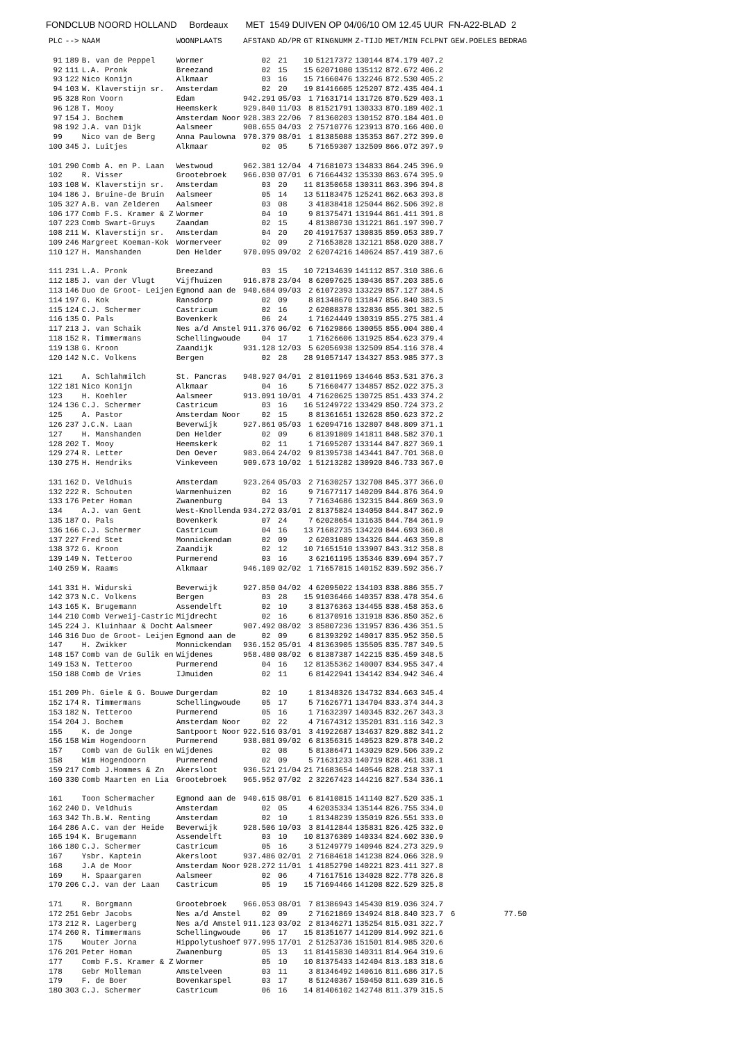FONDCLUB NOORD HOLLAND Bordeaux MET 1549 DUIVEN OP 04/06/10 OM 12.45 UUR FN-A22-BLAD 2
| PLC | --> | NAAM | WOONPLAATS | AFSTAND | AD/PR | GT | RINGNUMM | Z-TIJD | MET/MIN | FCLPNT | GEW.POELES | BEDRAG |
| --- | --- | --- | --- | --- | --- | --- | --- | --- | --- | --- | --- | --- |
| 91 | 189 | B. van de Peppel | Wormer | 02 | 21 | 10 | 51217372 | 130144 | 874.179 | 407.2 | | |
| 92 | 111 | L.A. Pronk | Breezand | 02 | 15 | 15 | 62071080 | 135112 | 872.672 | 406.2 | | |
| 93 | 122 | Nico Konijn | Alkmaar | 03 | 16 | 15 | 71660476 | 132246 | 872.530 | 405.2 | | |
| 94 | 103 | W. Klaverstijn sr. | Amsterdam | 02 | 20 | 19 | 81416605 | 125207 | 872.435 | 404.1 | | |
| 95 | 328 | Ron Voorn | Edam | 942.291 | 05/03 | 1 | 71631714 | 131726 | 870.529 | 403.1 | | |
| 96 | 128 | T. Mooy | Heemskerk | 929.840 | 11/03 | 8 | 81521791 | 130333 | 870.189 | 402.1 | | |
| 97 | 154 | J. Bochem | Amsterdam Noor | 928.383 | 22/06 | 7 | 81360203 | 130152 | 870.184 | 401.0 | | |
| 98 | 192 | J.A. van Dijk | Aalsmeer | 908.655 | 04/03 | 2 | 75710776 | 123913 | 870.166 | 400.0 | | |
| 99 | | Nico van de Berg | Anna Paulowna | 970.379 | 08/01 | 1 | 81385088 | 135353 | 867.272 | 399.0 | | |
| 100 | 345 | J. Luitjes | Alkmaar | 02 | 05 | 5 | 71659307 | 132509 | 866.072 | 397.9 | | |
| 101 | 290 | Comb A. en P. Laan | Westwoud | 962.381 | 12/04 | 4 | 71681073 | 134833 | 864.245 | 396.9 | | |
| 102 | | R. Visser | Grootebroek | 966.030 | 07/01 | 6 | 71664432 | 135330 | 863.674 | 395.9 | | |
| 103 | 108 | W. Klaverstijn sr. | Amsterdam | 03 | 20 | 11 | 81350658 | 130311 | 863.396 | 394.8 | | |
| 104 | 186 | J. Bruine-de Bruin | Aalsmeer | 05 | 14 | 13 | 51183475 | 125241 | 862.663 | 393.8 | | |
| 105 | 327 | A.B. van Zelderen | Aalsmeer | 03 | 08 | 3 | 41838418 | 125044 | 862.506 | 392.8 | | |
| 106 | 177 | Comb F.S. Kramer & Z | Wormer | 04 | 10 | 9 | 81375471 | 131944 | 861.411 | 391.8 | | |
| 107 | 223 | Comb Swart-Gruys | Zaandam | 02 | 15 | 4 | 81380730 | 131221 | 861.197 | 390.7 | | |
| 108 | 211 | W. Klaverstijn sr. | Amsterdam | 04 | 20 | 20 | 41917537 | 130835 | 859.053 | 389.7 | | |
| 109 | 246 | Margreet Koeman-Kok | Wormerveer | 02 | 09 | 2 | 71653828 | 132121 | 858.020 | 388.7 | | |
| 110 | 127 | H. Manshanden | Den Helder | 970.095 | 09/02 | 2 | 62074216 | 140624 | 857.419 | 387.6 | | |
| 111 | 231 | L.A. Pronk | Breezand | 03 | 15 | 10 | 72134639 | 141112 | 857.310 | 386.6 | | |
| 112 | 185 | J. van der Vlugt | Vijfhuizen | 916.878 | 23/04 | 8 | 62097625 | 130436 | 857.203 | 385.6 | | |
| 113 | 146 | Duo de Groot- Leijen | Egmond aan de | 940.684 | 09/03 | 2 | 61072393 | 133229 | 857.127 | 384.5 | | |
| 114 | 197 | G. Kok | Ransdorp | 02 | 09 | 8 | 81348670 | 131847 | 856.840 | 383.5 | | |
| 115 | 124 | C.J. Schermer | Castricum | 02 | 16 | 2 | 62088378 | 132836 | 855.301 | 382.5 | | |
| 116 | 135 | O. Pals | Bovenkerk | 06 | 24 | 1 | 71624449 | 130319 | 855.275 | 381.4 | | |
| 117 | 213 | J. van Schaik | Nes a/d Amstel | 911.376 | 06/02 | 6 | 71629866 | 130055 | 855.004 | 380.4 | | |
| 118 | 152 | R. Timmermans | Schellingwoude | 04 | 17 | 1 | 71626606 | 131925 | 854.623 | 379.4 | | |
| 119 | 138 | G. Kroon | Zaandijk | 931.128 | 12/03 | 5 | 62056938 | 132509 | 854.116 | 378.4 | | |
| 120 | 142 | N.C. Volkens | Bergen | 02 | 28 | 28 | 91057147 | 134327 | 853.985 | 377.3 | | |
| 121 | | A. Schlahmilch | St. Pancras | 948.927 | 04/01 | 2 | 81011969 | 134646 | 853.531 | 376.3 | | |
| 122 | 181 | Nico Konijn | Alkmaar | 04 | 16 | 5 | 71660477 | 134857 | 852.022 | 375.3 | | |
| 123 | | H. Koehler | Aalsmeer | 913.091 | 10/01 | 4 | 71620625 | 130725 | 851.433 | 374.2 | | |
| 124 | 136 | C.J. Schermer | Castricum | 03 | 16 | 16 | 51249722 | 133429 | 850.724 | 373.2 | | |
| 125 | | A. Pastor | Amsterdam Noor | 02 | 15 | 8 | 81361651 | 132628 | 850.623 | 372.2 | | |
| 126 | 237 | J.C.N. Laan | Beverwijk | 927.861 | 05/03 | 1 | 62094716 | 132807 | 848.809 | 371.1 | | |
| 127 | | H. Manshanden | Den Helder | 02 | 09 | 6 | 81391809 | 141811 | 848.582 | 370.1 | | |
| 128 | 202 | T. Mooy | Heemskerk | 02 | 11 | 1 | 71695207 | 133144 | 847.827 | 369.1 | | |
| 129 | 274 | R. Letter | Den Oever | 983.064 | 24/02 | 9 | 81395738 | 143441 | 847.701 | 368.0 | | |
| 130 | 275 | H. Hendriks | Vinkeveen | 909.673 | 10/02 | 1 | 51213282 | 130920 | 846.733 | 367.0 | | |
| 131 | 162 | D. Veldhuis | Amsterdam | 923.264 | 05/03 | 2 | 71630257 | 132708 | 845.377 | 366.0 | | |
| 132 | 222 | R. Schouten | Warmenhuizen | 02 | 16 | 9 | 71677117 | 140209 | 844.876 | 364.9 | | |
| 133 | 176 | Peter Homan | Zwanenburg | 04 | 13 | 7 | 71634686 | 132315 | 844.869 | 363.9 | | |
| 134 | | A.J. van Gent | West-Knollenda | 934.272 | 03/01 | 2 | 81375824 | 134050 | 844.847 | 362.9 | | |
| 135 | 187 | O. Pals | Bovenkerk | 07 | 24 | 7 | 62028654 | 131635 | 844.784 | 361.9 | | |
| 136 | 166 | C.J. Schermer | Castricum | 04 | 16 | 13 | 71682735 | 134220 | 844.693 | 360.8 | | |
| 137 | 227 | Fred Stet | Monnickendam | 02 | 09 | 2 | 62031089 | 134326 | 844.463 | 359.8 | | |
| 138 | 372 | G. Kroon | Zaandijk | 02 | 12 | 10 | 71651510 | 133907 | 843.312 | 358.8 | | |
| 139 | 149 | N. Tetteroo | Purmerend | 03 | 16 | 3 | 62161195 | 135346 | 839.694 | 357.7 | | |
| 140 | 259 | W. Raams | Alkmaar | 946.109 | 02/02 | 1 | 71657815 | 140152 | 839.592 | 356.7 | | |
| 141 | 331 | H. Widurski | Beverwijk | 927.850 | 04/02 | 4 | 62095022 | 134103 | 838.886 | 355.7 | | |
| 142 | 373 | N.C. Volkens | Bergen | 03 | 28 | 15 | 91036466 | 140357 | 838.478 | 354.6 | | |
| 143 | 165 | K. Brugemann | Assendelft | 02 | 10 | 3 | 81376363 | 134455 | 838.458 | 353.6 | | |
| 144 | 210 | Comb Verweij-Castric | Mijdrecht | 02 | 16 | 6 | 81370916 | 131918 | 836.850 | 352.6 | | |
| 145 | 224 | J. Kluinhaar & Docht | Aalsmeer | 907.492 | 08/02 | 3 | 85807236 | 131957 | 836.436 | 351.5 | | |
| 146 | 316 | Duo de Groot- Leijen | Egmond aan de | 02 | 09 | 6 | 81393292 | 140017 | 835.952 | 350.5 | | |
| 147 | | H. Zwikker | Monnickendam | 936.152 | 05/01 | 4 | 81363905 | 135505 | 835.787 | 349.5 | | |
| 148 | 157 | Comb van de Gulik en | Wijdenes | 958.480 | 08/02 | 6 | 81387387 | 142215 | 835.459 | 348.5 | | |
| 149 | 153 | N. Tetteroo | Purmerend | 04 | 16 | 12 | 81355362 | 140007 | 834.955 | 347.4 | | |
| 150 | 188 | Comb de Vries | IJmuiden | 02 | 11 | 6 | 81422941 | 134142 | 834.942 | 346.4 | | |
| 151 | 209 | Ph. Giele & G. Bouwe | Durgerdam | 02 | 10 | 1 | 81348326 | 134732 | 834.663 | 345.4 | | |
| 152 | 174 | R. Timmermans | Schellingwoude | 05 | 17 | 5 | 71626771 | 134704 | 833.374 | 344.3 | | |
| 153 | 182 | N. Tetteroo | Purmerend | 05 | 16 | 1 | 71632397 | 140345 | 832.267 | 343.3 | | |
| 154 | 204 | J. Bochem | Amsterdam Noor | 02 | 22 | 4 | 71674312 | 135201 | 831.116 | 342.3 | | |
| 155 | | K. de Jonge | Santpoort Noor | 922.516 | 03/01 | 3 | 41922687 | 134637 | 829.882 | 341.2 | | |
| 156 | 158 | Wim Hogendoorn | Purmerend | 938.081 | 09/02 | 6 | 81356315 | 140523 | 829.878 | 340.2 | | |
| 157 | | Comb van de Gulik en | Wijdenes | 02 | 08 | 5 | 81386471 | 143029 | 829.506 | 339.2 | | |
| 158 | | Wim Hogendoorn | Purmerend | 02 | 09 | 5 | 71631233 | 140719 | 828.461 | 338.1 | | |
| 159 | 217 | Comb J.Hommes & Zn | Akersloot | 936.521 | 21/04 | 21 | 71683654 | 140546 | 828.218 | 337.1 | | |
| 160 | 330 | Comb Maarten en Lia | Grootebroek | 965.952 | 07/02 | 2 | 32267423 | 144216 | 827.534 | 336.1 | | |
| 161 | | Toon Schermacher | Egmond aan de | 940.615 | 08/01 | 6 | 81410815 | 141140 | 827.520 | 335.1 | | |
| 162 | 240 | D. Veldhuis | Amsterdam | 02 | 05 | 4 | 62035334 | 135144 | 826.755 | 334.0 | | |
| 163 | 342 | Th.B.W. Renting | Amsterdam | 02 | 10 | 1 | 81348239 | 135019 | 826.551 | 333.0 | | |
| 164 | 286 | A.C. van der Heide | Beverwijk | 928.506 | 10/03 | 3 | 81412844 | 135831 | 826.425 | 332.0 | | |
| 165 | 194 | K. Brugemann | Assendelft | 03 | 10 | 10 | 81376309 | 140334 | 824.602 | 330.9 | | |
| 166 | 180 | C.J. Schermer | Castricum | 05 | 16 | 3 | 51249779 | 140946 | 824.273 | 329.9 | | |
| 167 | | Ysbr. Kaptein | Akersloot | 937.486 | 02/01 | 2 | 71684618 | 141238 | 824.066 | 328.9 | | |
| 168 | | J.A de Moor | Amsterdam Noor | 928.272 | 11/01 | 1 | 41852790 | 140221 | 823.411 | 327.8 | | |
| 169 | | H. Spaargaren | Aalsmeer | 02 | 06 | 4 | 71617516 | 134028 | 822.778 | 326.8 | | |
| 170 | 206 | C.J. van der Laan | Castricum | 05 | 19 | 15 | 71694466 | 141208 | 822.529 | 325.8 | | |
| 171 | | R. Borgmann | Grootebroek | 966.053 | 08/01 | 7 | 81386943 | 145430 | 819.036 | 324.7 | | |
| 172 | 251 | Gebr Jacobs | Nes a/d Amstel | 02 | 09 | 2 | 71621869 | 134924 | 818.840 | 323.7 | 6 | 77.50 |
| 173 | 212 | R. Lagerberg | Nes a/d Amstel | 911.123 | 03/02 | 2 | 81346271 | 135254 | 815.031 | 322.7 | | |
| 174 | 260 | R. Timmermans | Schellingwoude | 06 | 17 | 15 | 81351677 | 141209 | 814.992 | 321.6 | | |
| 175 | | Wouter Jorna | Hippolytushoef | 977.995 | 17/01 | 2 | 51253736 | 151501 | 814.985 | 320.6 | | |
| 176 | 201 | Peter Homan | Zwanenburg | 05 | 13 | 11 | 81415830 | 140311 | 814.964 | 319.6 | | |
| 177 | | Comb F.S. Kramer & Z | Wormer | 05 | 10 | 10 | 81375433 | 142404 | 813.183 | 318.6 | | |
| 178 | | Gebr Molleman | Amstelveen | 03 | 11 | 3 | 81346492 | 140616 | 811.686 | 317.5 | | |
| 179 | | F. de Boer | Bovenkarspel | 03 | 17 | 8 | 51240367 | 150450 | 811.639 | 316.5 | | |
| 180 | 303 | C.J. Schermer | Castricum | 06 | 16 | 14 | 81406102 | 142748 | 811.379 | 315.5 | | |